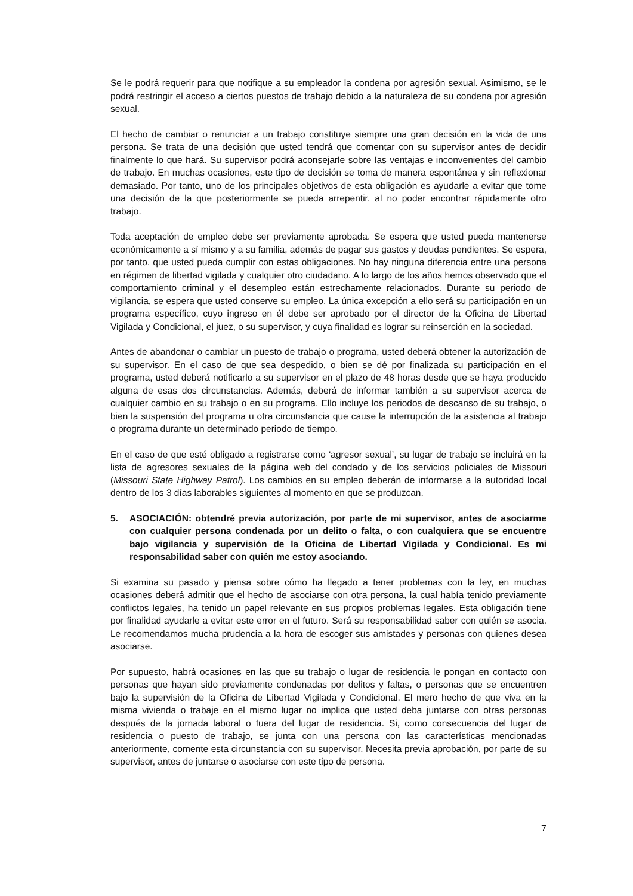Se le podrá requerir para que notifique a su empleador la condena por agresión sexual. Asimismo, se le podrá restringir el acceso a ciertos puestos de trabajo debido a la naturaleza de su condena por agresión sexual.
El hecho de cambiar o renunciar a un trabajo constituye siempre una gran decisión en la vida de una persona. Se trata de una decisión que usted tendrá que comentar con su supervisor antes de decidir finalmente lo que hará. Su supervisor podrá aconsejarle sobre las ventajas e inconvenientes del cambio de trabajo. En muchas ocasiones, este tipo de decisión se toma de manera espontánea y sin reflexionar demasiado. Por tanto, uno de los principales objetivos de esta obligación es ayudarle a evitar que tome una decisión de la que posteriormente se pueda arrepentir, al no poder encontrar rápidamente otro trabajo.
Toda aceptación de empleo debe ser previamente aprobada. Se espera que usted pueda mantenerse económicamente a sí mismo y a su familia, además de pagar sus gastos y deudas pendientes. Se espera, por tanto, que usted pueda cumplir con estas obligaciones. No hay ninguna diferencia entre una persona en régimen de libertad vigilada y cualquier otro ciudadano. A lo largo de los años hemos observado que el comportamiento criminal y el desempleo están estrechamente relacionados. Durante su periodo de vigilancia, se espera que usted conserve su empleo. La única excepción a ello será su participación en un programa específico, cuyo ingreso en él debe ser aprobado por el director de la Oficina de Libertad Vigilada y Condicional, el juez, o su supervisor, y cuya finalidad es lograr su reinserción en la sociedad.
Antes de abandonar o cambiar un puesto de trabajo o programa, usted deberá obtener la autorización de su supervisor. En el caso de que sea despedido, o bien se dé por finalizada su participación en el programa, usted deberá notificarlo a su supervisor en el plazo de 48 horas desde que se haya producido alguna de esas dos circunstancias. Además, deberá de informar también a su supervisor acerca de cualquier cambio en su trabajo o en su programa. Ello incluye los periodos de descanso de su trabajo, o bien la suspensión del programa u otra circunstancia que cause la interrupción de la asistencia al trabajo o programa durante un determinado periodo de tiempo.
En el caso de que esté obligado a registrarse como ‘agresor sexual’, su lugar de trabajo se incluirá en la lista de agresores sexuales de la página web del condado y de los servicios policiales de Missouri (Missouri State Highway Patrol). Los cambios en su empleo deberán de informarse a la autoridad local dentro de los 3 días laborables siguientes al momento en que se produzcan.
5. ASOCIACIÓN: obtendré previa autorización, por parte de mi supervisor, antes de asociarme con cualquier persona condenada por un delito o falta, o con cualquiera que se encuentre bajo vigilancia y supervisión de la Oficina de Libertad Vigilada y Condicional. Es mi responsabilidad saber con quién me estoy asociando.
Si examina su pasado y piensa sobre cómo ha llegado a tener problemas con la ley, en muchas ocasiones deberá admitir que el hecho de asociarse con otra persona, la cual había tenido previamente conflictos legales, ha tenido un papel relevante en sus propios problemas legales. Esta obligación tiene por finalidad ayudarle a evitar este error en el futuro. Será su responsabilidad saber con quién se asocia. Le recomendamos mucha prudencia a la hora de escoger sus amistades y personas con quienes desea asociarse.
Por supuesto, habrá ocasiones en las que su trabajo o lugar de residencia le pongan en contacto con personas que hayan sido previamente condenadas por delitos y faltas, o personas que se encuentren bajo la supervisión de la Oficina de Libertad Vigilada y Condicional. El mero hecho de que viva en la misma vivienda o trabaje en el mismo lugar no implica que usted deba juntarse con otras personas después de la jornada laboral o fuera del lugar de residencia. Si, como consecuencia del lugar de residencia o puesto de trabajo, se junta con una persona con las características mencionadas anteriormente, comente esta circunstancia con su supervisor. Necesita previa aprobación, por parte de su supervisor, antes de juntarse o asociarse con este tipo de persona.
7